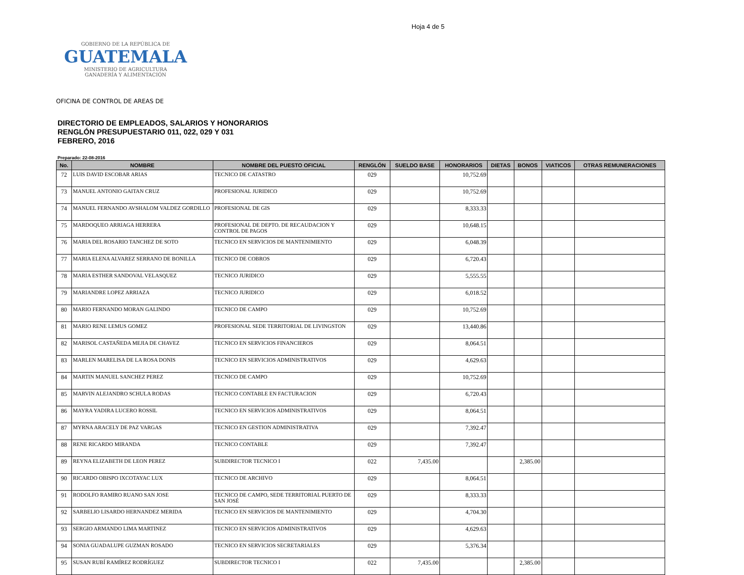Hoja 4 de 5
GOBIERNO DE LA REPÚBLICA DE
GUATEMALA
MINISTERIO DE AGRICULTURA
GANADERÍA Y ALIMENTACIÓN
OFICINA DE CONTROL DE AREAS DE
DIRECTORIO DE EMPLEADOS, SALARIOS Y HONORARIOS
RENGLÓN PRESUPUESTARIO 011, 022, 029 Y 031
FEBRERO, 2016
Preparado: 22-08-2016
| No. | NOMBRE | NOMBRE DEL PUESTO OFICIAL | RENGLÓN | SUELDO BASE | HONORARIOS | DIETAS | BONOS | VIATICOS | OTRAS REMUNERACIONES |
| --- | --- | --- | --- | --- | --- | --- | --- | --- | --- |
| 72 | LUIS DAVID ESCOBAR ARIAS | TECNICO DE CATASTRO | 029 | | 10,752.69 | | | | |
| 73 | MANUEL ANTONIO GAITAN CRUZ | PROFESIONAL JURIDICO | 029 | | 10,752.69 | | | | |
| 74 | MANUEL FERNANDO AVSHALOM VALDEZ GORDILLO | PROFESIONAL DE GIS | 029 | | 8,333.33 | | | | |
| 75 | MARDOQUEO ARRIAGA HERRERA | PROFESIONAL DE DEPTO. DE RECAUDACION Y CONTROL DE PAGOS | 029 | | 10,648.15 | | | | |
| 76 | MARIA DEL ROSARIO TANCHEZ DE SOTO | TECNICO EN SERVICIOS DE MANTENIMIENTO | 029 | | 6,048.39 | | | | |
| 77 | MARIA ELENA ALVAREZ SERRANO DE BONILLA | TECNICO DE COBROS | 029 | | 6,720.43 | | | | |
| 78 | MARIA ESTHER SANDOVAL VELASQUEZ | TECNICO JURIDICO | 029 | | 5,555.55 | | | | |
| 79 | MARIANDRE LOPEZ ARRIAZA | TECNICO JURIDICO | 029 | | 6,018.52 | | | | |
| 80 | MARIO FERNANDO MORAN GALINDO | TECNICO DE CAMPO | 029 | | 10,752.69 | | | | |
| 81 | MARIO RENE LEMUS GOMEZ | PROFESIONAL SEDE TERRITORIAL DE LIVINGSTON | 029 | | 13,440.86 | | | | |
| 82 | MARISOL CASTAÑEDA MEJIA DE CHAVEZ | TECNICO EN SERVICIOS FINANCIEROS | 029 | | 8,064.51 | | | | |
| 83 | MARLEN MARELISA DE LA ROSA DONIS | TECNICO EN SERVICIOS ADMINISTRATIVOS | 029 | | 4,629.63 | | | | |
| 84 | MARTIN MANUEL SANCHEZ PEREZ | TECNICO DE CAMPO | 029 | | 10,752.69 | | | | |
| 85 | MARVIN ALEJANDRO SCHULA RODAS | TECNICO CONTABLE EN FACTURACION | 029 | | 6,720.43 | | | | |
| 86 | MAYRA YADIRA LUCERO ROSSIL | TECNICO EN SERVICIOS ADMINISTRATIVOS | 029 | | 8,064.51 | | | | |
| 87 | MYRNA ARACELY DE PAZ VARGAS | TECNICO EN GESTION ADMINISTRATIVA | 029 | | 7,392.47 | | | | |
| 88 | RENE RICARDO MIRANDA | TECNICO CONTABLE | 029 | | 7,392.47 | | | | |
| 89 | REYNA ELIZABETH DE LEON PEREZ | SUBDIRECTOR TECNICO I | 022 | 7,435.00 | | | 2,385.00 | | |
| 90 | RICARDO OBISPO IXCOTAYAC LUX | TECNICO DE ARCHIVO | 029 | | 8,064.51 | | | | |
| 91 | RODOLFO RAMIRO RUANO SAN JOSE | TECNICO DE CAMPO, SEDE TERRITORIAL PUERTO DE SAN JOSÉ | 029 | | 8,333.33 | | | | |
| 92 | SARBELIO LISARDO HERNANDEZ MERIDA | TECNICO EN SERVICIOS DE MANTENIMIENTO | 029 | | 4,704.30 | | | | |
| 93 | SERGIO ARMANDO LIMA MARTINEZ | TECNICO EN SERVICIOS ADMINISTRATIVOS | 029 | | 4,629.63 | | | | |
| 94 | SONIA GUADALUPE GUZMAN ROSADO | TECNICO EN SERVICIOS SECRETARIALES | 029 | | 5,376.34 | | | | |
| 95 | SUSAN RUBÍ RAMÍREZ RODRÍGUEZ | SUBDIRECTOR TECNICO I | 022 | 7,435.00 | | | 2,385.00 | | |